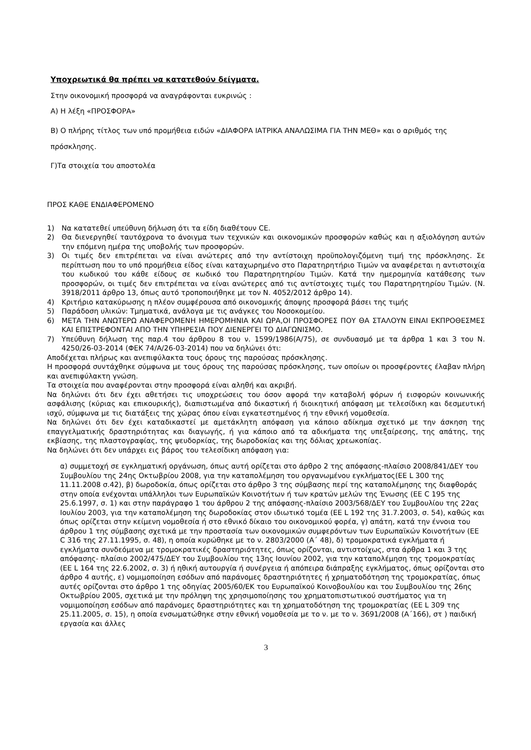Υποχρεωτικά θα πρέπει να κατατεθούν δείγματα.
Στην οικονομική προσφορά να αναγράφονται ευκρινώς :
Α) Η λέξη «ΠΡΟΣΦΟΡΑ»
Β) Ο πλήρης τίτλος των υπό προμήθεια ειδών «ΔΙΑΦΟΡΑ ΙΑΤΡΙΚΑ ΑΝΑΛΩΣΙΜΑ ΓΙΑ ΤΗΝ ΜΕΘ» και ο αριθμός της πρόσκλησης.
Γ)Τα στοιχεία του αποστολέα
ΠΡΟΣ ΚΑΘΕ ΕΝΔΙΑΦΕΡΟΜΕΝΟ
1) Να κατατεθεί υπεύθυνη δήλωση ότι τα είδη διαθέτουν CE.
2) Θα διενεργηθεί ταυτόχρονα το άνοιγμα των τεχνικών και οικονομικών προσφορών καθώς και η αξιολόγηση αυτών την επόμενη ημέρα της υποβολής των προσφορών.
3) Οι τιμές δεν επιτρέπεται να είναι ανώτερες από την αντίστοιχη προϋπολογιζόμενη τιμή της πρόσκλησης. Σε περίπτωση που το υπό προμήθεια είδος είναι καταχωρημένο στο Παρατηρητήριο Τιμών να αναφέρεται η αντιστοιχία του κωδικού του κάθε είδους σε κωδικό του Παρατηρητηρίου Τιμών. Κατά την ημερομηνία κατάθεσης των προσφορών, οι τιμές δεν επιτρέπεται να είναι ανώτερες από τις αντίστοιχες τιμές του Παρατηρητηρίου Τιμών. (Ν. 3918/2011 άρθρο 13, όπως αυτό τροποποιήθηκε με τον Ν. 4052/2012 άρθρο 14).
4) Κριτήριο κατακύρωσης η πλέον συμφέρουσα από οικονομικής άποψης προσφορά βάσει της τιμής
5) Παράδοση υλικών: Τμηματικά, ανάλογα με τις ανάγκες του Νοσοκομείου.
6) ΜΕΤΑ ΤΗΝ ΑΝΩΤΕΡΩ ΑΝΑΦΕΡΟΜΕΝΗ ΗΜΕΡΟΜΗΝΙΑ ΚΑΙ ΩΡΑ,ΟΙ ΠΡΟΣΦΟΡΕΣ ΠΟΥ ΘΑ ΣΤΑΛΟΥΝ ΕΙΝΑΙ ΕΚΠΡΟΘΕΣΜΕΣ ΚΑΙ ΕΠΙΣΤΡΕΦΟΝΤΑΙ ΑΠΟ ΤΗΝ ΥΠΗΡΕΣΙΑ ΠΟΥ ΔΙΕΝΕΡΓΕΙ ΤΟ ΔΙΑΓΩΝΙΣΜΟ.
7) Υπεύθυνη δήλωση της παρ.4 του άρθρου 8 του ν. 1599/1986(Α/75), σε συνδυασμό με τα άρθρα 1 και 3 του Ν. 4250/26-03-2014 (ΦΕΚ 74/Α/26-03-2014) που να δηλώνει ότι:
Αποδέχεται πλήρως και ανεπιφύλακτα τους όρους της παρούσας πρόσκλησης.
Η προσφορά συντάχθηκε σύμφωνα με τους όρους της παρούσας πρόσκλησης, των οποίων οι προσφέροντες έλαβαν πλήρη και ανεπιφύλακτη γνώση.
Τα στοιχεία που αναφέρονται στην προσφορά είναι αληθή και ακριβή.
Να δηλώνει ότι δεν έχει αθετήσει τις υποχρεώσεις του όσον αφορά την καταβολή φόρων ή εισφορών κοινωνικής ασφάλισης (κύριας και επικουρικής), διαπιστωμένα από δικαστική ή διοικητική απόφαση με τελεσίδικη και δεσμευτική ισχύ, σύμφωνα με τις διατάξεις της χώρας όπου είναι εγκατεστημένος ή την εθνική νομοθεσία.
Να δηλώνει ότι δεν έχει καταδικαστεί με αμετάκλητη απόφαση για κάποιο αδίκημα σχετικό με την άσκηση της επαγγελματικής δραστηριότητας και διαγωγής, ή για κάποιο από τα αδικήματα της υπεξαίρεσης, της απάτης, της εκβίασης, της πλαστογραφίας, της ψευδορκίας, της δωροδοκίας και της δόλιας χρεωκοπίας.
Να δηλώνει ότι δεν υπάρχει εις βάρος του τελεσίδικη απόφαση για:
α) συμμετοχή σε εγκληματική οργάνωση, όπως αυτή ορίζεται στο άρθρο 2 της απόφασης-πλαίσιο 2008/841/ΔΕΥ του Συμβουλίου της 24ης Οκτωβρίου 2008, για την καταπολέμηση του οργανωμένου εγκλήματος(ΕΕ L 300 της 11.11.2008 σ.42), β) δωροδοκία, όπως ορίζεται στο άρθρο 3 της σύμβασης περί της καταπολέμησης της διαφθοράς στην οποία ενέχονται υπάλληλοι των Ευρωπαϊκών Κοινοτήτων ή των κρατών μελών της Ένωσης (ΕΕ C 195 της 25.6.1997, σ. 1) και στην παράγραφο 1 του άρθρου 2 της απόφασης-πλαίσιο 2003/568/ΔΕΥ του Συμβουλίου της 22ας Ιουλίου 2003, για την καταπολέμηση της δωροδοκίας στον ιδιωτικό τομέα (ΕΕ L 192 της 31.7.2003, σ. 54), καθώς και όπως ορίζεται στην κείμενη νομοθεσία ή στο εθνικό δίκαιο του οικονομικού φορέα, γ) απάτη, κατά την έννοια του άρθρου 1 της σύμβασης σχετικά με την προστασία των οικονομικών συμφερόντων των Ευρωπαϊκών Κοινοτήτων (ΕΕ C 316 της 27.11.1995, σ. 48), η οποία κυρώθηκε με το ν. 2803/2000 (Α΄ 48), δ) τρομοκρατικά εγκλήματα ή εγκλήματα συνδεόμενα με τρομοκρατικές δραστηριότητες, όπως ορίζονται, αντιστοίχως, στα άρθρα 1 και 3 της απόφασης- πλαίσιο 2002/475/ΔΕΥ του Συμβουλίου της 13ης Ιουνίου 2002, για την καταπολέμηση της τρομοκρατίας (ΕΕ L 164 της 22.6.2002, σ. 3) ή ηθική αυτουργία ή συνέργεια ή απόπειρα διάπραξης εγκλήματος, όπως ορίζονται στο άρθρο 4 αυτής, ε) νομιμοποίηση εσόδων από παράνομες δραστηριότητες ή χρηματοδότηση της τρομοκρατίας, όπως αυτές ορίζονται στο άρθρο 1 της οδηγίας 2005/60/ΕΚ του Ευρωπαϊκού Κοινοβουλίου και του Συμβουλίου της 26ης Οκτωβρίου 2005, σχετικά με την πρόληψη της χρησιμοποίησης του χρηματοπιστωτικού συστήματος για τη νομιμοποίηση εσόδων από παράνομες δραστηριότητες και τη χρηματοδότηση της τρομοκρατίας (ΕΕ L 309 της 25.11.2005, σ. 15), η οποία ενσωματώθηκε στην εθνική νομοθεσία με το ν. με το ν. 3691/2008 (Α΄166), στ ) παιδική εργασία και άλλες
3